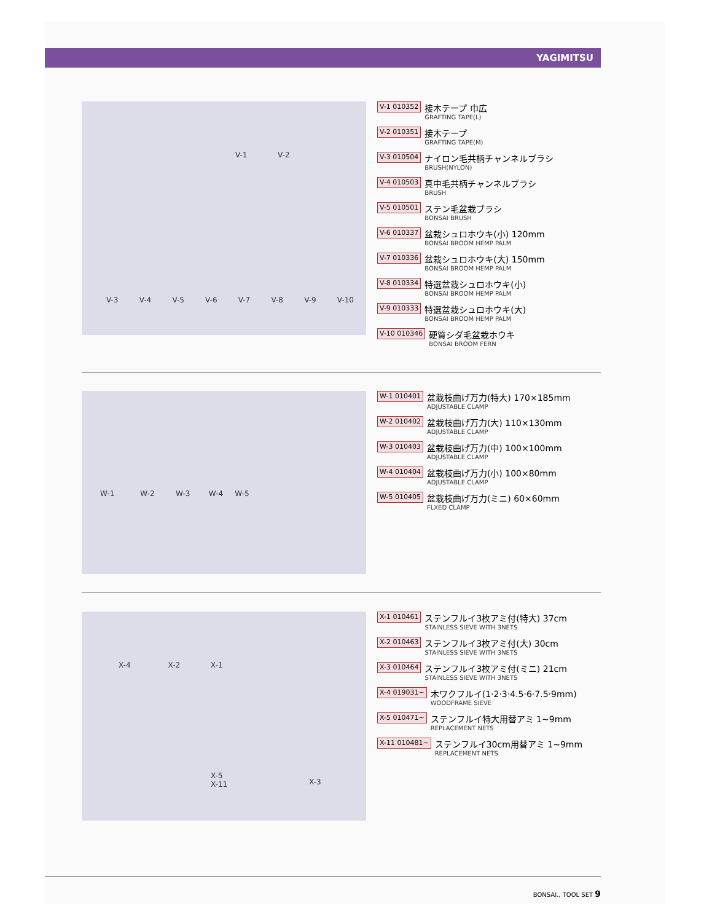YAGIMITSU
V-1 V-2
V-3 V-4 V-5 V-6 V-7 V-8 V-9 V-10
V-1 010352
接木テープ 巾広
GRAFTING TAPE(L)
V-2 010351
接木テープ
GRAFTING TAPE(M)
V-3 010504
ナイロン毛共柄チャンネルブラシ
BRUSH(NYLON)
V-4 010503
真中毛共柄チャンネルブラシ
BRUSH
V-5 010501
ステン毛盆栽ブラシ
BONSAI BRUSH
V-6 010337
盆栽シュロホウキ(小) 120mm
BONSAI BROOM HEMP PALM
V-7 010336
盆栽シュロホウキ(大) 150mm
BONSAI BROOM HEMP PALM
V-8 010334
特選盆栽シュロホウキ(小)
BONSAI BROOM HEMP PALM
V-9 010333
特選盆栽シュロホウキ(大)
BONSAI BROOM HEMP PALM
V-10 010346
硬質シダ毛盆栽ホウキ
BONSAI BROOM FERN
W-1 W-2 W-3 W-4 W-5
W-1 010401
盆栽枝曲げ万力(特大) 170×185mm
ADJUSTABLE CLAMP
W-2 010402
盆栽枝曲げ万力(大) 110×130mm
ADJUSTABLE CLAMP
W-3 010403
盆栽枝曲げ万力(中) 100×100mm
ADJUSTABLE CLAMP
W-4 010404
盆栽枝曲げ万力(小) 100×80mm
ADJUSTABLE CLAMP
W-5 010405
盆栽枝曲げ万力(ミニ) 60×60mm
FLXED CLAMP
X-4 X-2 X-1
X-5
X-11
X-3
X-1 010461
ステンフルイ3枚アミ付(特大) 37cm
STAINLESS SIEVE WITH 3NETS
X-2 010463
ステンフルイ3枚アミ付(大) 30cm
STAINLESS SIEVE WITH 3NETS
X-3 010464
ステンフルイ3枚アミ付(ミニ) 21cm
STAINLESS SIEVE WITH 3NETS
X-4 019031~
木ワクフルイ(1·2·3·4.5·6·7.5·9mm)
WOODFRAME SIEVE
X-5 010471~
ステンフルイ特大用替アミ 1~9mm
REPLACEMENT NETS
X-11 010481~
ステンフルイ30cm用替アミ 1~9mm
REPLACEMENT NETS
BONSAI., TOOL SET 9